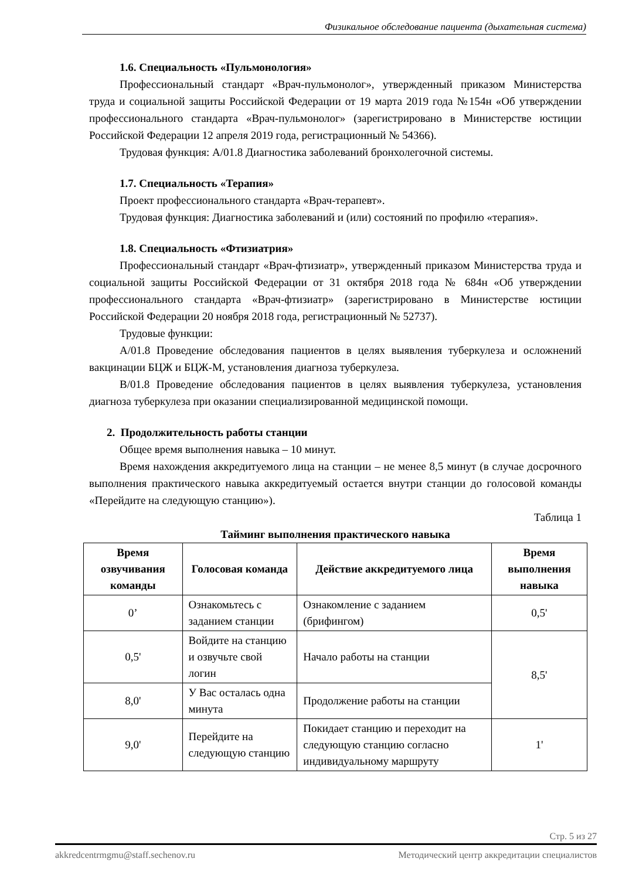Физикальное обследование пациента (дыхательная система)
1.6. Специальность «Пульмонология»
Профессиональный стандарт «Врач-пульмонолог», утвержденный приказом Министерства труда и социальной защиты Российской Федерации от 19 марта 2019 года №154н «Об утверждении профессионального стандарта «Врач-пульмонолог» (зарегистрировано в Министерстве юстиции Российской Федерации 12 апреля 2019 года, регистрационный № 54366).
Трудовая функция: A/01.8 Диагностика заболеваний бронхолегочной системы.
1.7. Специальность «Терапия»
Проект профессионального стандарта «Врач-терапевт».
Трудовая функция: Диагностика заболеваний и (или) состояний по профилю «терапия».
1.8. Специальность «Фтизиатрия»
Профессиональный стандарт «Врач-фтизиатр», утвержденный приказом Министерства труда и социальной защиты Российской Федерации от 31 октября 2018 года № 684н «Об утверждении профессионального стандарта «Врач-фтизиатр» (зарегистрировано в Министерстве юстиции Российской Федерации 20 ноября 2018 года, регистрационный № 52737).
Трудовые функции:
A/01.8 Проведение обследования пациентов в целях выявления туберкулеза и осложнений вакцинации БЦЖ и БЦЖ-М, установления диагноза туберкулеза.
B/01.8 Проведение обследования пациентов в целях выявления туберкулеза, установления диагноза туберкулеза при оказании специализированной медицинской помощи.
2. Продолжительность работы станции
Общее время выполнения навыка – 10 минут.
Время нахождения аккредитуемого лица на станции – не менее 8,5 минут (в случае досрочного выполнения практического навыка аккредитуемый остается внутри станции до голосовой команды «Перейдите на следующую станцию»).
Таблица 1
Тайминг выполнения практического навыка
| Время озвучивания команды | Голосовая команда | Действие аккредитуемого лица | Время выполнения навыка |
| --- | --- | --- | --- |
| 0’ | Ознакомьтесь с заданием станции | Ознакомление с заданием (брифингом) | 0,5' |
| 0,5' | Войдите на станцию и озвучьте свой логин | Начало работы на станции | 8,5' |
| 8,0' | У Вас осталась одна минута | Продолжение работы на станции | |
| 9,0' | Перейдите на следующую станцию | Покидает станцию и переходит на следующую станцию согласно индивидуальному маршруту | 1' |
Стр. 5 из 27
akkredcentrmgmu@staff.sechenov.ru Методический центр аккредитации специалистов